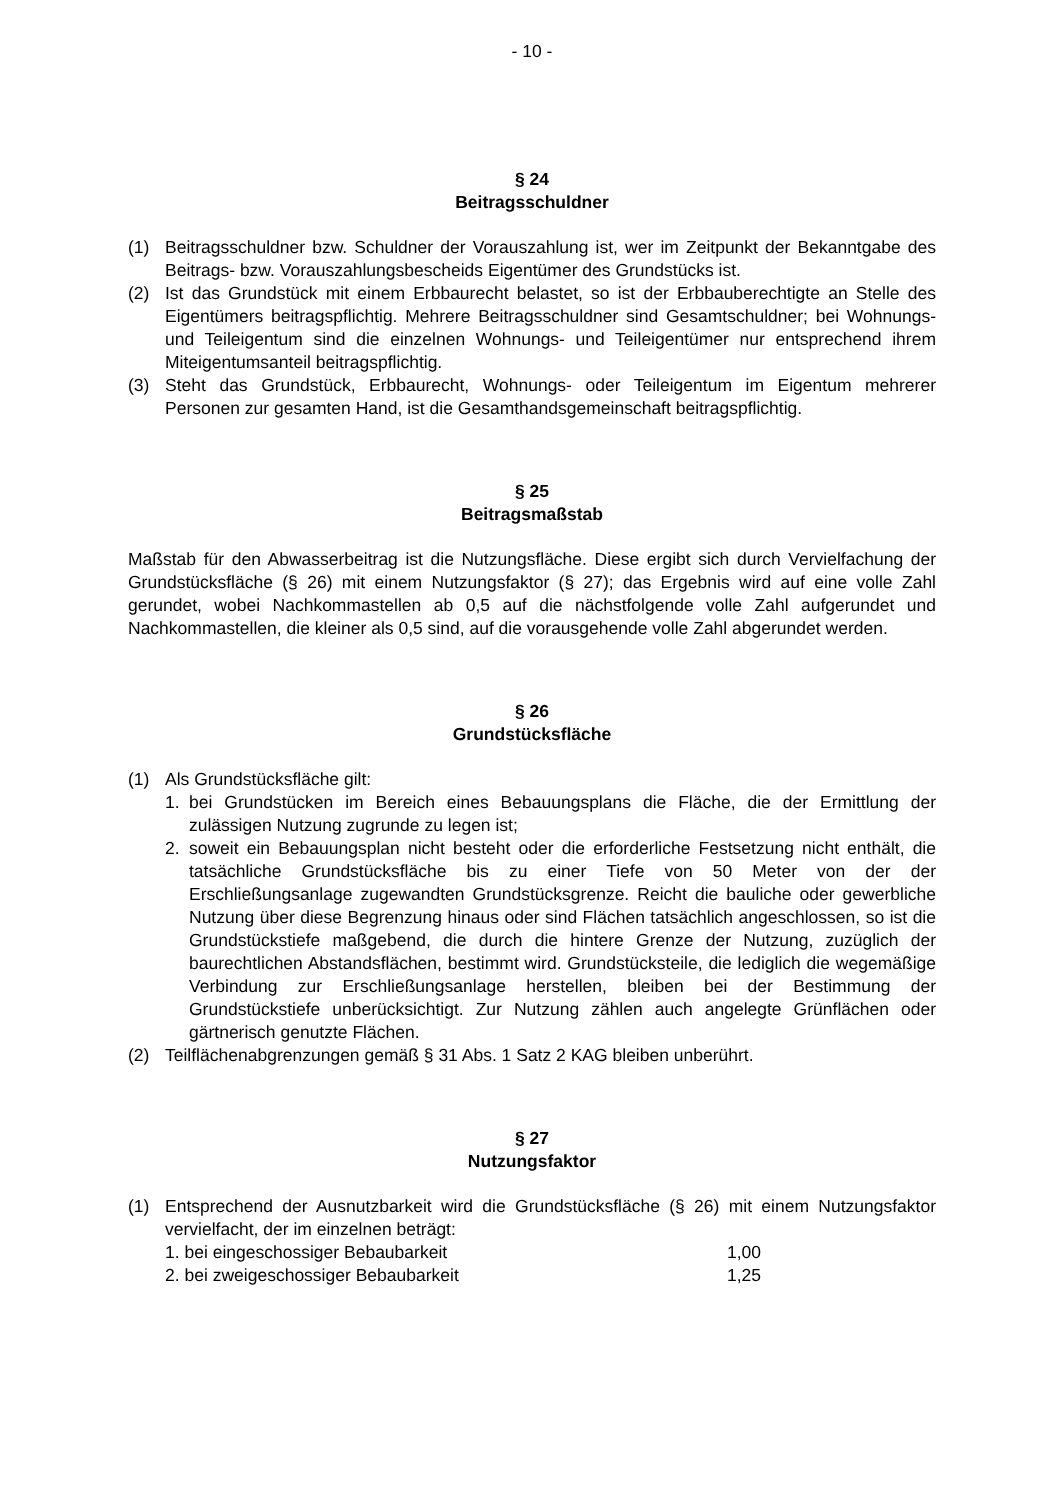- 10 -
§ 24
Beitragsschuldner
(1) Beitragsschuldner bzw. Schuldner der Vorauszahlung ist, wer im Zeitpunkt der Bekanntgabe des Beitrags- bzw. Vorauszahlungsbescheids Eigentümer des Grundstücks ist.
(2) Ist das Grundstück mit einem Erbbaurecht belastet, so ist der Erbbauberechtigte an Stelle des Eigentümers beitragspflichtig. Mehrere Beitragsschuldner sind Gesamtschuldner; bei Wohnungs- und Teileigentum sind die einzelnen Wohnungs- und Teileigentümer nur entsprechend ihrem Miteigentumsanteil beitragspflichtig.
(3) Steht das Grundstück, Erbbaurecht, Wohnungs- oder Teileigentum im Eigentum mehrerer Personen zur gesamten Hand, ist die Gesamthandsgemeinschaft beitragspflichtig.
§ 25
Beitragsmaßstab
Maßstab für den Abwasserbeitrag ist die Nutzungsfläche. Diese ergibt sich durch Vervielfachung der Grundstücksfläche (§ 26) mit einem Nutzungsfaktor (§ 27); das Ergebnis wird auf eine volle Zahl gerundet, wobei Nachkommastellen ab 0,5 auf die nächstfolgende volle Zahl aufgerundet und Nachkommastellen, die kleiner als 0,5 sind, auf die vorausgehende volle Zahl abgerundet werden.
§ 26
Grundstücksfläche
(1) Als Grundstücksfläche gilt:
1. bei Grundstücken im Bereich eines Bebauungsplans die Fläche, die der Ermittlung der zulässigen Nutzung zugrunde zu legen ist;
2. soweit ein Bebauungsplan nicht besteht oder die erforderliche Festsetzung nicht enthält, die tatsächliche Grundstücksfläche bis zu einer Tiefe von 50 Meter von der der Erschließungsanlage zugewandten Grundstücksgrenze. Reicht die bauliche oder gewerbliche Nutzung über diese Begrenzung hinaus oder sind Flächen tatsächlich angeschlossen, so ist die Grundstückstiefe maßgebend, die durch die hintere Grenze der Nutzung, zuzüglich der baurechtlichen Abstandsflächen, bestimmt wird. Grundstücksteile, die lediglich die wegemäßige Verbindung zur Erschließungsanlage herstellen, bleiben bei der Bestimmung der Grundstückstiefe unberücksichtigt. Zur Nutzung zählen auch angelegte Grünflächen oder gärtnerisch genutzte Flächen.
(2) Teilflächenabgrenzungen gemäß § 31 Abs. 1 Satz 2 KAG bleiben unberührt.
§ 27
Nutzungsfaktor
(1) Entsprechend der Ausnutzbarkeit wird die Grundstücksfläche (§ 26) mit einem Nutzungsfaktor vervielfacht, der im einzelnen beträgt:
1. bei eingeschossiger Bebaubarkeit 1,00
2. bei zweigeschossiger Bebaubarkeit 1,25